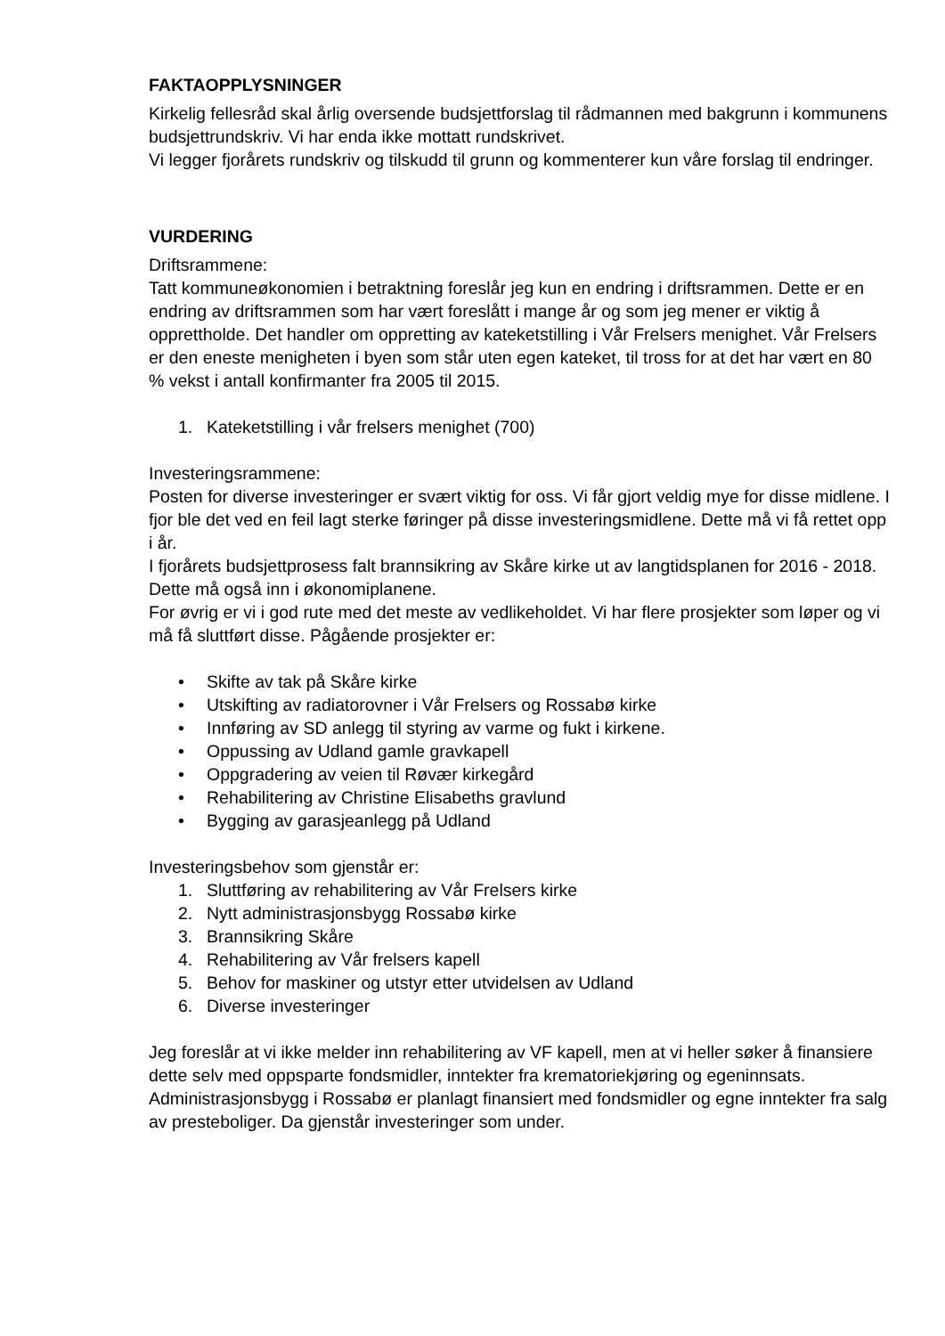FAKTAOPPLYSNINGER
Kirkelig fellesråd skal årlig oversende budsjettforslag til rådmannen med bakgrunn i kommunens budsjettrundskriv. Vi har enda ikke mottatt rundskrivet.
Vi legger fjorårets rundskriv og tilskudd til grunn og kommenterer kun våre forslag til endringer.
VURDERING
Driftsrammene:
Tatt kommuneøkonomien i betraktning foreslår jeg kun en endring i driftsrammen. Dette er en endring av driftsrammen som har vært foreslått i mange år og som jeg mener er viktig å opprettholde. Det handler om oppretting av kateketstilling i Vår Frelsers menighet. Vår Frelsers er den eneste menigheten i byen som står uten egen kateket, til tross for at det har vært en 80 % vekst i antall konfirmanter fra 2005 til 2015.
1. Kateketstilling i vår frelsers menighet (700)
Investeringsrammene:
Posten for diverse investeringer er svært viktig for oss. Vi får gjort veldig mye for disse midlene. I fjor ble det ved en feil lagt sterke føringer på disse investeringsmidlene. Dette må vi få rettet opp i år.
I fjorårets budsjettprosess falt brannsikring av Skåre kirke ut av langtidsplanen for 2016 - 2018. Dette må også inn i økonomiplanene.
For øvrig er vi i god rute med det meste av vedlikeholdet. Vi har flere prosjekter som løper og vi må få sluttført disse. Pågående prosjekter er:
• Skifte av tak på Skåre kirke
• Utskifting av radiatorovner i Vår Frelsers og Rossabø kirke
• Innføring av SD anlegg til styring av varme og fukt i kirkene.
• Oppussing av Udland gamle gravkapell
• Oppgradering av veien til Røvær kirkegård
• Rehabilitering av Christine Elisabeths gravlund
• Bygging av garasjeanlegg på Udland
Investeringsbehov som gjenstår er:
1. Sluttføring av rehabilitering av Vår Frelsers kirke
2. Nytt administrasjonsbygg Rossabø kirke
3. Brannsikring Skåre
4. Rehabilitering av Vår frelsers kapell
5. Behov for maskiner og utstyr etter utvidelsen av Udland
6. Diverse investeringer
Jeg foreslår at vi ikke melder inn rehabilitering av VF kapell, men at vi heller søker å finansiere dette selv med oppsparte fondsmidler, inntekter fra krematoriekjøring og egeninnsats. Administrasjonsbygg i Rossabø er planlagt finansiert med fondsmidler og egne inntekter fra salg av presteboliger. Da gjenstår investeringer som under.